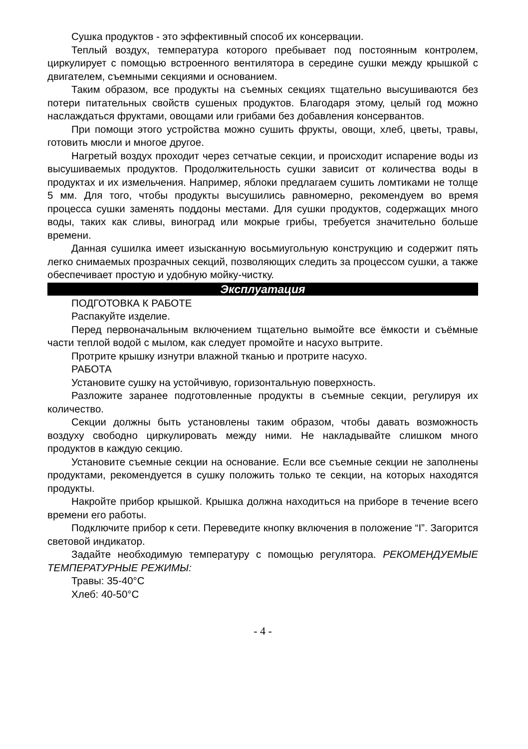Сушка продуктов - это эффективный способ их консервации.
Теплый воздух, температура которого пребывает под постоянным контролем, циркулирует с помощью встроенного вентилятора в середине сушки между крышкой с двигателем, съемными секциями и основанием.
Таким образом, все продукты на съемных секциях тщательно высушиваются без потери питательных свойств сушеных продуктов. Благодаря этому, целый год можно наслаждаться фруктами, овощами или грибами без добавления консервантов.
При помощи этого устройства можно сушить фрукты, овощи, хлеб, цветы, травы, готовить мюсли и многое другое.
Нагретый воздух проходит через сетчатые секции, и происходит испарение воды из высушиваемых продуктов. Продолжительность сушки зависит от количества воды в продуктах и их измельчения. Например, яблоки предлагаем сушить ломтиками не толще 5 мм. Для того, чтобы продукты высушились равномерно, рекомендуем во время процесса сушки заменять поддоны местами. Для сушки продуктов, содержащих много воды, таких как сливы, виноград или мокрые грибы, требуется значительно больше времени.
Данная сушилка имеет изысканную восьмиугольную конструкцию и содержит пять легко снимаемых прозрачных секций, позволяющих следить за процессом сушки, а также обеспечивает простую и удобную мойку-чистку.
Эксплуатация
ПОДГОТОВКА К РАБОТЕ
Распакуйте изделие.
Перед первоначальным включением тщательно вымойте все ёмкости и съёмные части теплой водой с мылом, как следует промойте и насухо вытрите.
Протрите крышку изнутри влажной тканью и протрите насухо.
РАБОТА
Установите сушку на устойчивую, горизонтальную поверхность.
Разложите заранее подготовленные продукты в съемные секции, регулируя их количество.
Секции должны быть установлены таким образом, чтобы давать возможность воздуху свободно циркулировать между ними. Не накладывайте слишком много продуктов в каждую секцию.
Установите съемные секции на основание. Если все съемные секции не заполнены продуктами, рекомендуется в сушку положить только те секции, на которых находятся продукты.
Накройте прибор крышкой. Крышка должна находиться на приборе в течение всего времени его работы.
Подключите прибор к сети. Переведите кнопку включения в положение “I”. Загорится световой индикатор.
Задайте необходимую температуру с помощью регулятора. РЕКОМЕНДУЕМЫЕ ТЕМПЕРАТУРНЫЕ РЕЖИМЫ:
Травы: 35-40°C
Хлеб: 40-50°C
- 4 -